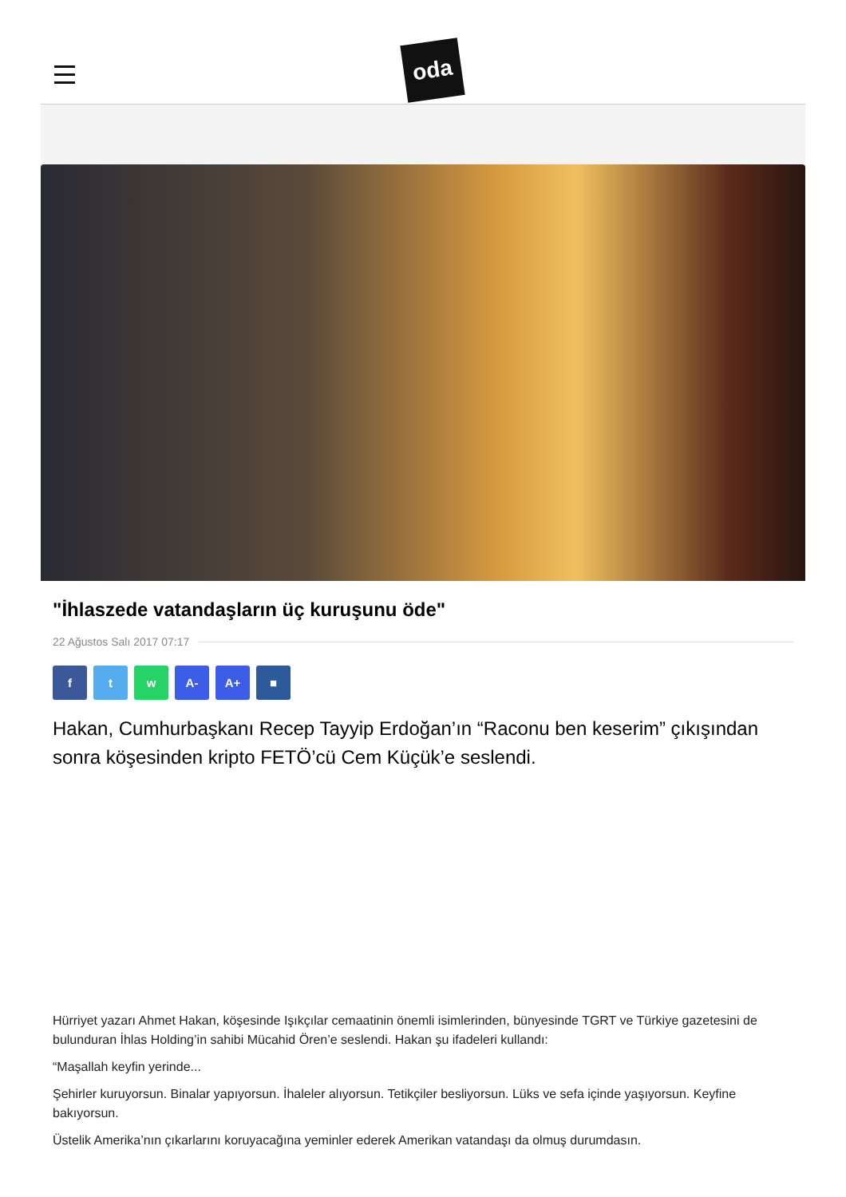oda
"İhlaszede vatandaşların üç kuruşunu öde"
22 Ağustos Salı 2017 07:17
f t w A- A+ ■
Hakan, Cumhurbaşkanı Recep Tayyip Erdoğan’ın “Raconu ben keserim” çıkışından sonra köşesinden kripto FETÖ’cü Cem Küçük’e seslendi.
Hürriyet yazarı Ahmet Hakan, köşesinde Işıkçılar cemaatinin önemli isimlerinden, bünyesinde TGRT ve Türkiye gazetesini de bulunduran İhlas Holding’in sahibi Mücahid Ören’e seslendi. Hakan şu ifadeleri kullandı:
“Maşallah keyfin yerinde...
Şehirler kuruyorsun. Binalar yapıyorsun. İhaleler alıyorsun. Tetikçiler besliyorsun. Lüks ve sefa içinde yaşıyorsun. Keyfine bakıyorsun.
Üstelik Amerika’nın çıkarlarını koruyacağına yeminler ederek Amerikan vatandaşı da olmuş durumdasın.